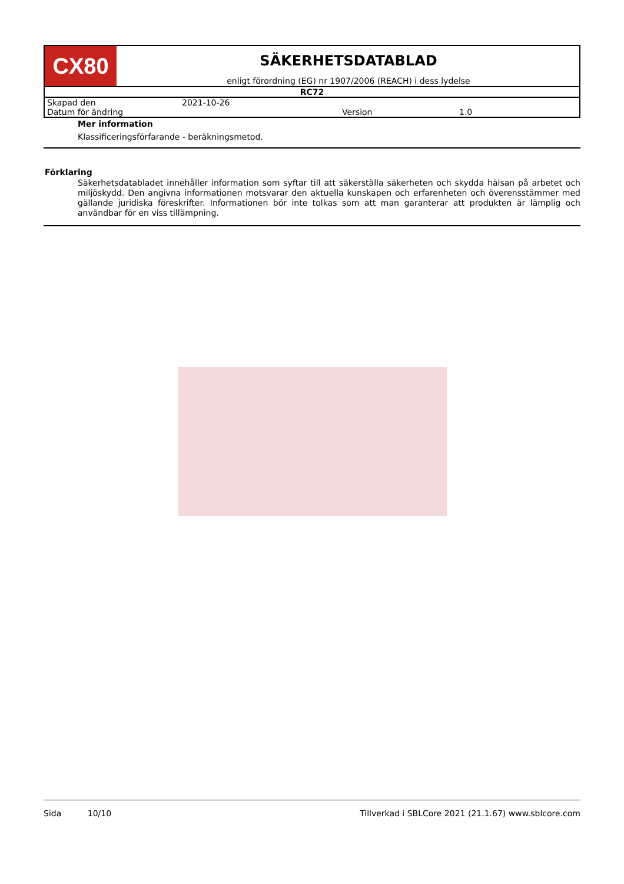| CX80 | SÄKERHETSDATABLAD enligt förordning (EG) nr 1907/2006 (REACH) i dess lydelse |
| RC72 | |
| / Skapad den / 2021-10-26 / / / / Datum för ändring / / Version / 1.0 / | |
Mer information
Klassificeringsförfarande - beräkningsmetod.
Förklaring
Säkerhetsdatabladet innehåller information som syftar till att säkerställa säkerheten och skydda hälsan på arbetet och miljöskydd. Den angivna informationen motsvarar den aktuella kunskapen och erfarenheten och överensstämmer med gällande juridiska föreskrifter. Informationen bör inte tolkas som att man garanterar att produkten är lämplig och användbar för en viss tillämpning.
Sida 10/10 Tillverkad i SBLCore 2021 (21.1.67) www.sblcore.com